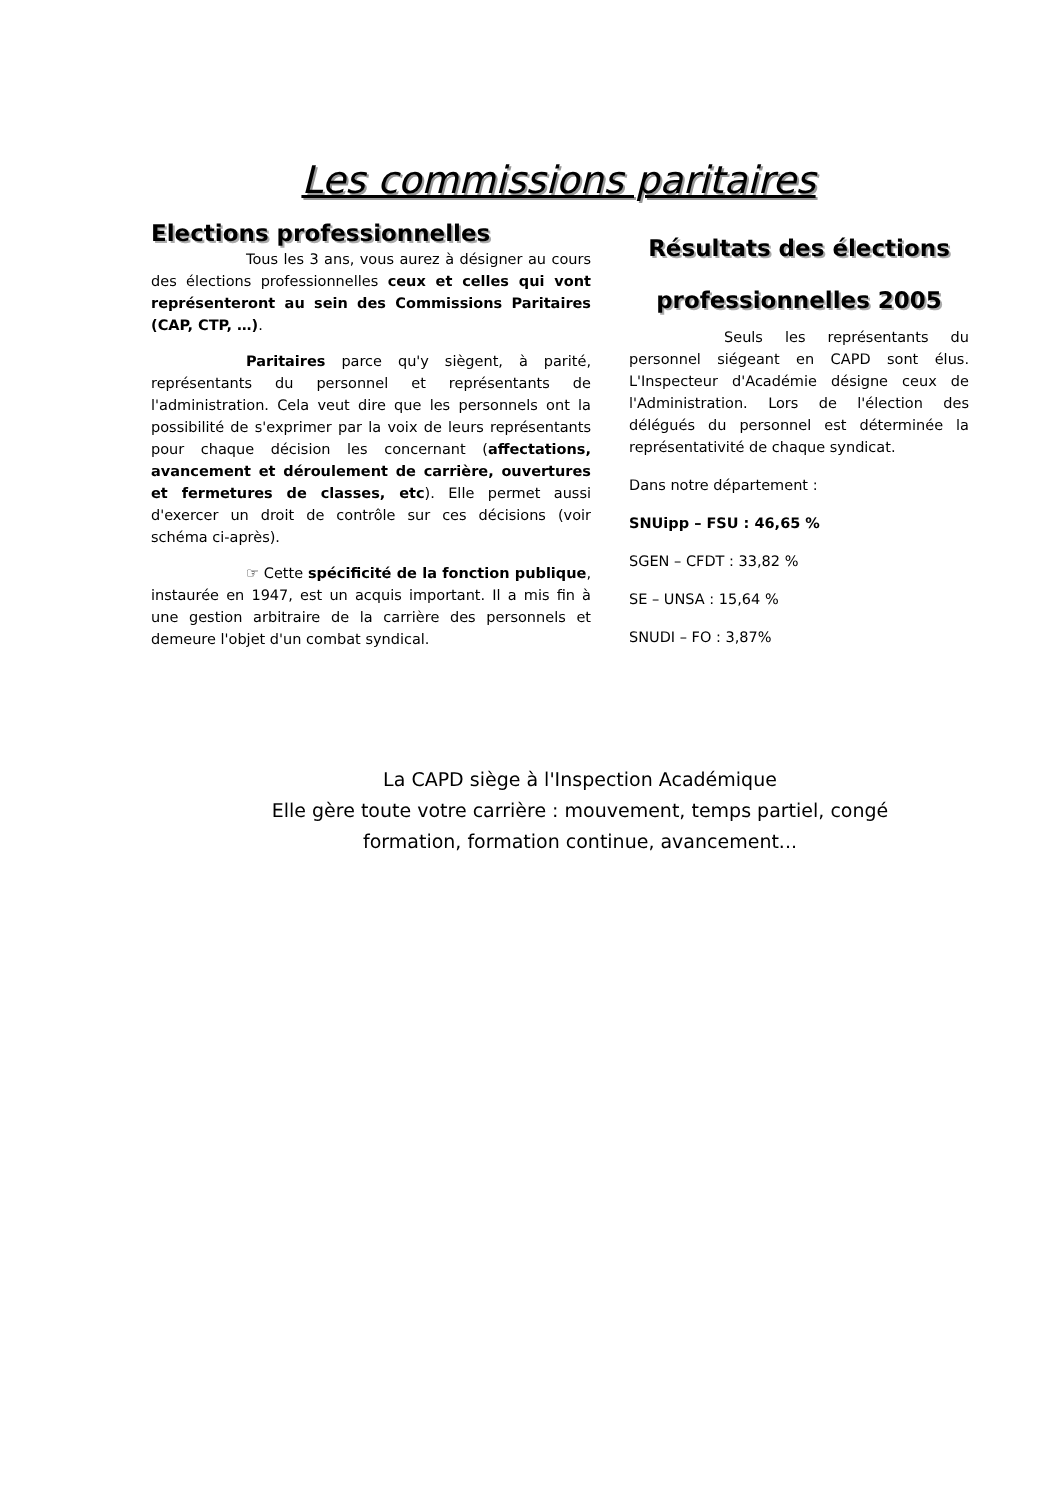Les commissions paritaires
Elections professionnelles
Tous les 3 ans, vous aurez à désigner au cours des élections professionnelles ceux et celles qui vont représenteront au sein des Commissions Paritaires (CAP, CTP, …).
Paritaires parce qu'y siègent, à parité, représentants du personnel et représentants de l'administration. Cela veut dire que les personnels ont la possibilité de s'exprimer par la voix de leurs représentants pour chaque décision les concernant (affectations, avancement et déroulement de carrière, ouvertures et fermetures de classes, etc). Elle permet aussi d'exercer un droit de contrôle sur ces décisions (voir schéma ci-après).
☞ Cette spécificité de la fonction publique, instaurée en 1947, est un acquis important. Il a mis fin à une gestion arbitraire de la carrière des personnels et demeure l'objet d'un combat syndical.
Résultats des élections professionnelles 2005
Seuls les représentants du personnel siégeant en CAPD sont élus. L'Inspecteur d'Académie désigne ceux de l'Administration. Lors de l'élection des délégués du personnel est déterminée la représentativité de chaque syndicat.
Dans notre département :
SNUipp – FSU : 46,65 %
SGEN – CFDT : 33,82 %
SE – UNSA : 15,64 %
SNUDI – FO : 3,87%
La CAPD siège à l'Inspection Académique
Elle gère toute votre carrière : mouvement, temps partiel, congé formation, formation continue, avancement...